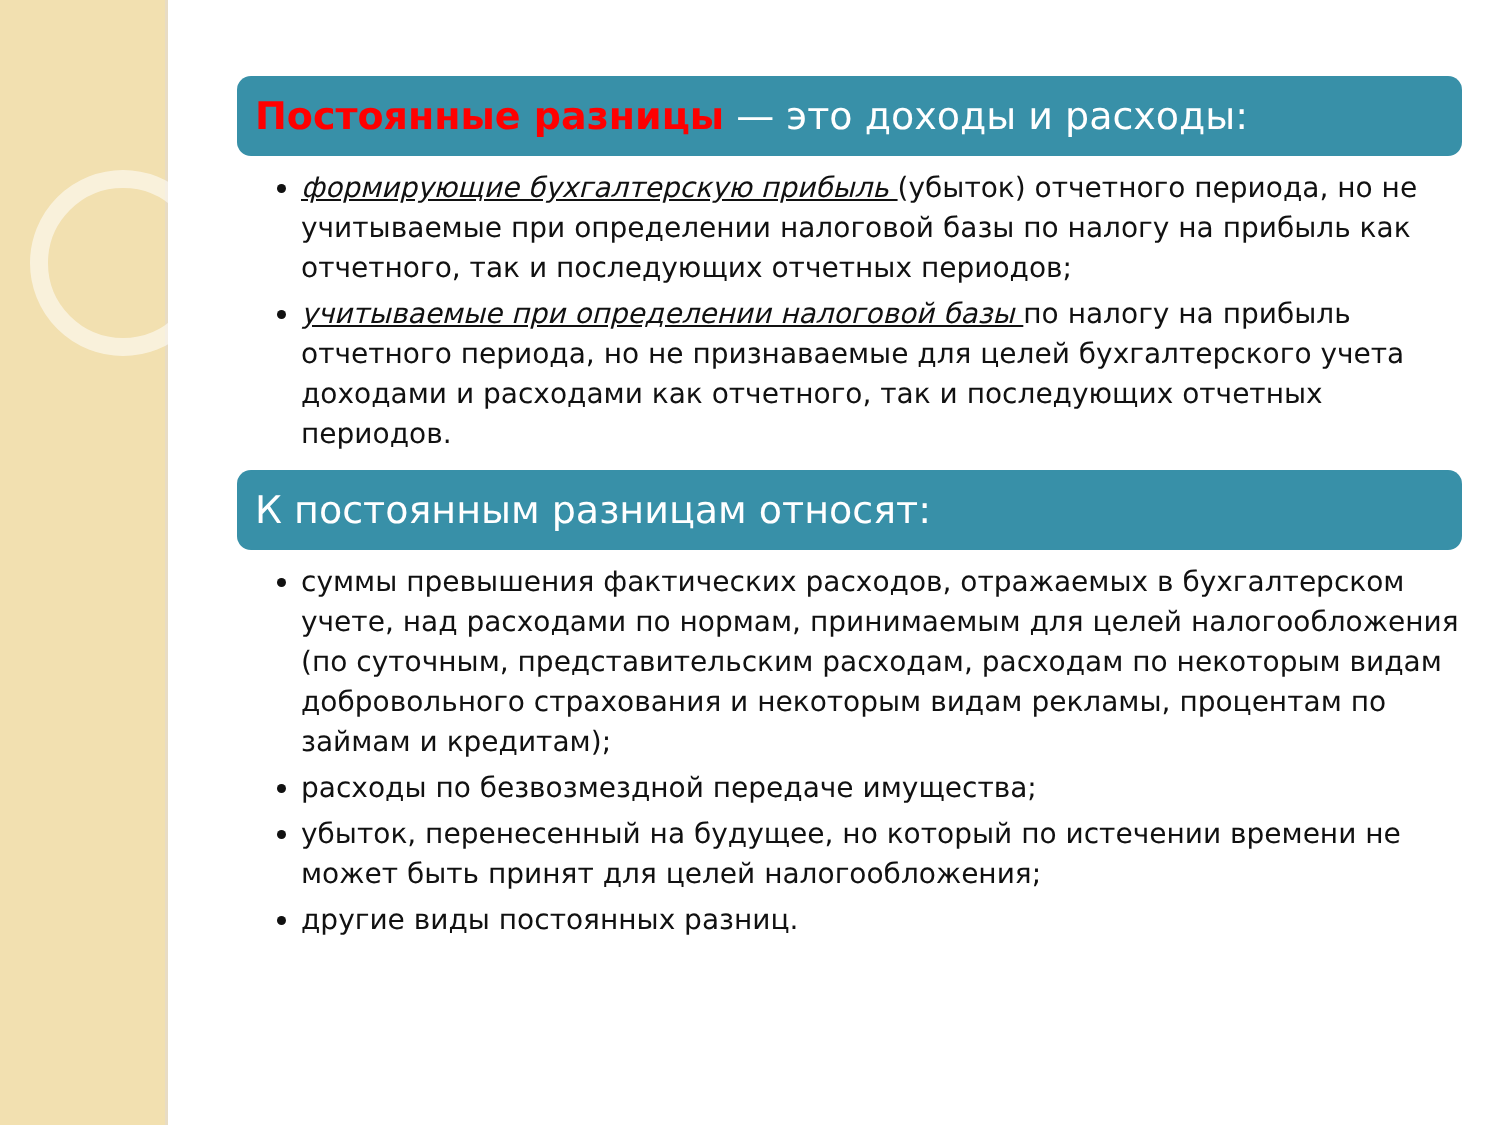Постоянные разницы — это доходы и расходы:
формирующие бухгалтерскую прибыль (убыток) отчетного периода, но не учитываемые при определении налоговой базы по налогу на прибыль как отчетного, так и последующих отчетных периодов;
учитываемые при определении налоговой базы по налогу на прибыль отчетного периода, но не признаваемые для целей бухгалтерского учета доходами и расходами как отчетного, так и последующих отчетных периодов.
К постоянным разницам относят:
суммы превышения фактических расходов, отражаемых в бухгалтерском учете, над расходами по нормам, принимаемым для целей налогообложения (по суточным, представительским расходам, расходам по некоторым видам добровольного страхования и некоторым видам рекламы, процентам по займам и кредитам);
расходы по безвозмездной передаче имущества;
убыток, перенесенный на будущее, но который по истечении времени не может быть принят для целей налогообложения;
другие виды постоянных разниц.